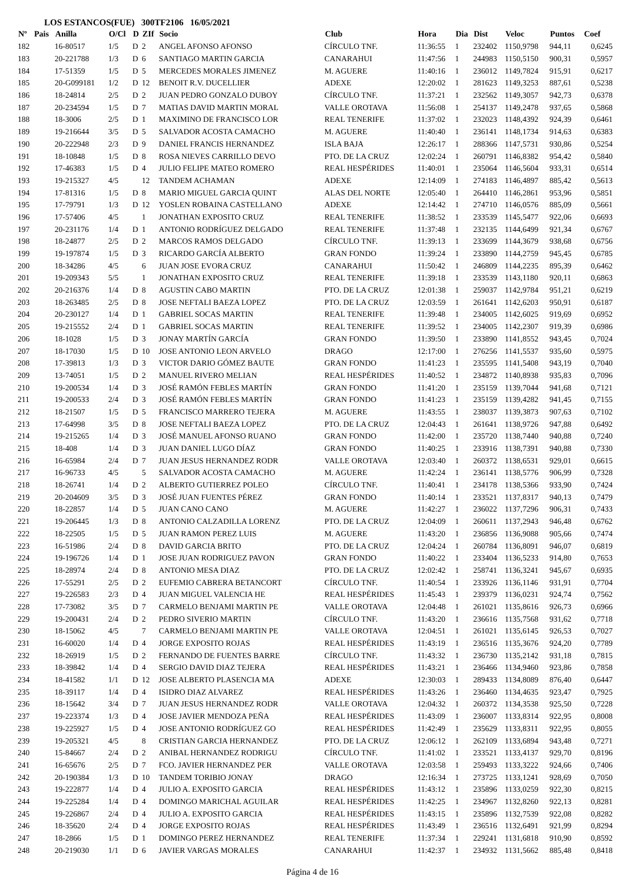LOS ESTANCOS(FUE) 300TF2106 16/05/2021
| Nº | Pais | Anilla | O/Cl | D | ZIf | Socio | Club | Hora | Dia | Dist | Veloc | Puntos | Coef |
| --- | --- | --- | --- | --- | --- | --- | --- | --- | --- | --- | --- | --- | --- |
| 182 | | 16-80517 | 1/5 | D | 2 | ANGEL AFONSO AFONSO | CÍRCULO TNF. | 11:36:55 | 1 | 232402 | 1150,9798 | 944,11 | 0,6245 |
| 183 | | 20-221788 | 1/3 | D | 6 | SANTIAGO MARTIN GARCIA | CANARAHUI | 11:47:56 | 1 | 244983 | 1150,5150 | 900,31 | 0,5957 |
| 184 | | 17-51359 | 1/5 | D | 5 | MERCEDES MORALES JIMENEZ | M. AGUERE | 11:40:16 | 1 | 236012 | 1149,7824 | 915,91 | 0,6217 |
| 185 | | 20-G099181 | 1/2 | D | 12 | BENOIT R.V. DUCELLIER | ADEXE | 12:20:02 | 1 | 281623 | 1149,3253 | 887,61 | 0,5238 |
| 186 | | 18-24814 | 2/5 | D | 2 | JUAN PEDRO GONZALO DUBOY | CÍRCULO TNF. | 11:37:21 | 1 | 232562 | 1149,3057 | 942,73 | 0,6378 |
| 187 | | 20-234594 | 1/5 | D | 7 | MATIAS DAVID MARTIN MORAL | VALLE OROTAVA | 11:56:08 | 1 | 254137 | 1149,2478 | 937,65 | 0,5868 |
| 188 | | 18-3006 | 2/5 | D | 1 | MAXIMINO DE FRANCISCO LOR | REAL TENERIFE | 11:37:02 | 1 | 232023 | 1148,4392 | 924,39 | 0,6461 |
| 189 | | 19-216644 | 3/5 | D | 5 | SALVADOR ACOSTA CAMACHO | M. AGUERE | 11:40:40 | 1 | 236141 | 1148,1734 | 914,63 | 0,6383 |
| 190 | | 20-222948 | 2/3 | D | 9 | DANIEL FRANCIS HERNANDEZ | ISLA BAJA | 12:26:17 | 1 | 288366 | 1147,5731 | 930,86 | 0,5254 |
| 191 | | 18-10848 | 1/5 | D | 8 | ROSA NIEVES CARRILLO DEVO | PTO. DE LA CRUZ | 12:02:24 | 1 | 260791 | 1146,8382 | 954,42 | 0,5840 |
| 192 | | 17-46383 | 1/5 | D | 4 | JULIO FELIPE MATEO ROMERO | REAL HESPÉRIDES | 11:40:01 | 1 | 235064 | 1146,5604 | 933,31 | 0,6514 |
| 193 | | 19-215327 | 4/5 | | 12 | TANDEM ACHAMAN | ADEXE | 12:14:09 | 1 | 274183 | 1146,4897 | 885,42 | 0,5613 |
| 194 | | 17-81316 | 1/5 | D | 8 | MARIO MIGUEL GARCIA QUINT | ALAS DEL NORTE | 12:05:40 | 1 | 264410 | 1146,2861 | 953,96 | 0,5851 |
| 195 | | 17-79791 | 1/3 | D | 12 | YOSLEN ROBAINA CASTELLANO | ADEXE | 12:14:42 | 1 | 274710 | 1146,0576 | 885,09 | 0,5661 |
| 196 | | 17-57406 | 4/5 | | 1 | JONATHAN EXPOSITO CRUZ | REAL TENERIFE | 11:38:52 | 1 | 233539 | 1145,5477 | 922,06 | 0,6693 |
| 197 | | 20-231176 | 1/4 | D | 1 | ANTONIO RODRÍGUEZ DELGADO | REAL TENERIFE | 11:37:48 | 1 | 232135 | 1144,6499 | 921,34 | 0,6767 |
| 198 | | 18-24877 | 2/5 | D | 2 | MARCOS RAMOS DELGADO | CÍRCULO TNF. | 11:39:13 | 1 | 233699 | 1144,3679 | 938,68 | 0,6756 |
| 199 | | 19-197874 | 1/5 | D | 3 | RICARDO GARCÍA ALBERTO | GRAN FONDO | 11:39:24 | 1 | 233890 | 1144,2759 | 945,45 | 0,6785 |
| 200 | | 18-34286 | 4/5 | | 6 | JUAN JOSE EVORA CRUZ | CANARAHUI | 11:50:42 | 1 | 246809 | 1144,2235 | 895,39 | 0,6462 |
| 201 | | 19-209343 | 5/5 | | 1 | JONATHAN EXPOSITO CRUZ | REAL TENERIFE | 11:39:18 | 1 | 233539 | 1143,1180 | 920,11 | 0,6863 |
| 202 | | 20-216376 | 1/4 | D | 8 | AGUSTIN CABO MARTIN | PTO. DE LA CRUZ | 12:01:38 | 1 | 259037 | 1142,9784 | 951,21 | 0,6219 |
| 203 | | 18-263485 | 2/5 | D | 8 | JOSE NEFTALI BAEZA LOPEZ | PTO. DE LA CRUZ | 12:03:59 | 1 | 261641 | 1142,6203 | 950,91 | 0,6187 |
| 204 | | 20-230127 | 1/4 | D | 1 | GABRIEL SOCAS MARTIN | REAL TENERIFE | 11:39:48 | 1 | 234005 | 1142,6025 | 919,69 | 0,6952 |
| 205 | | 19-215552 | 2/4 | D | 1 | GABRIEL SOCAS MARTIN | REAL TENERIFE | 11:39:52 | 1 | 234005 | 1142,2307 | 919,39 | 0,6986 |
| 206 | | 18-1028 | 1/5 | D | 3 | JONAY MARTÍN GARCÍA | GRAN FONDO | 11:39:50 | 1 | 233890 | 1141,8552 | 943,45 | 0,7024 |
| 207 | | 18-17030 | 1/5 | D | 10 | JOSE ANTONIO LEON ARVELO | DRAGO | 12:17:00 | 1 | 276256 | 1141,5537 | 935,60 | 0,5975 |
| 208 | | 17-39813 | 1/3 | D | 3 | VICTOR DARIO GÓMEZ BAUTE | GRAN FONDO | 11:41:23 | 1 | 235595 | 1141,5408 | 943,19 | 0,7040 |
| 209 | | 13-74051 | 1/5 | D | 2 | MANUEL RIVERO MELIAN | REAL HESPÉRIDES | 11:40:52 | 1 | 234872 | 1140,8938 | 935,83 | 0,7096 |
| 210 | | 19-200534 | 1/4 | D | 3 | JOSÉ RAMÓN FEBLES MARTÍN | GRAN FONDO | 11:41:20 | 1 | 235159 | 1139,7044 | 941,68 | 0,7121 |
| 211 | | 19-200533 | 2/4 | D | 3 | JOSÉ RAMÓN FEBLES MARTÍN | GRAN FONDO | 11:41:23 | 1 | 235159 | 1139,4282 | 941,45 | 0,7155 |
| 212 | | 18-21507 | 1/5 | D | 5 | FRANCISCO MARRERO TEJERA | M. AGUERE | 11:43:55 | 1 | 238037 | 1139,3873 | 907,63 | 0,7102 |
| 213 | | 17-64998 | 3/5 | D | 8 | JOSE NEFTALI BAEZA LOPEZ | PTO. DE LA CRUZ | 12:04:43 | 1 | 261641 | 1138,9726 | 947,88 | 0,6492 |
| 214 | | 19-215265 | 1/4 | D | 3 | JOSÉ MANUEL AFONSO RUANO | GRAN FONDO | 11:42:00 | 1 | 235720 | 1138,7440 | 940,88 | 0,7240 |
| 215 | | 18-408 | 1/4 | D | 3 | JUAN DANIEL LUGO DÍAZ | GRAN FONDO | 11:40:25 | 1 | 233916 | 1138,7391 | 940,88 | 0,7330 |
| 216 | | 16-65984 | 2/4 | D | 7 | JUAN JESUS HERNANDEZ RODR | VALLE OROTAVA | 12:03:40 | 1 | 260372 | 1138,6531 | 929,01 | 0,6615 |
| 217 | | 16-96733 | 4/5 | | 5 | SALVADOR ACOSTA CAMACHO | M. AGUERE | 11:42:24 | 1 | 236141 | 1138,5776 | 906,99 | 0,7328 |
| 218 | | 18-26741 | 1/4 | D | 2 | ALBERTO GUTIERREZ POLEO | CÍRCULO TNF. | 11:40:41 | 1 | 234178 | 1138,5366 | 933,90 | 0,7424 |
| 219 | | 20-204609 | 3/5 | D | 3 | JOSÉ JUAN FUENTES PÉREZ | GRAN FONDO | 11:40:14 | 1 | 233521 | 1137,8317 | 940,13 | 0,7479 |
| 220 | | 18-22857 | 1/4 | D | 5 | JUAN CANO CANO | M. AGUERE | 11:42:27 | 1 | 236022 | 1137,7296 | 906,31 | 0,7433 |
| 221 | | 19-206445 | 1/3 | D | 8 | ANTONIO CALZADILLA LORENZ | PTO. DE LA CRUZ | 12:04:09 | 1 | 260611 | 1137,2943 | 946,48 | 0,6762 |
| 222 | | 18-22505 | 1/5 | D | 5 | JUAN RAMON PEREZ LUIS | M. AGUERE | 11:43:20 | 1 | 236856 | 1136,9088 | 905,66 | 0,7474 |
| 223 | | 16-51986 | 2/4 | D | 8 | DAVID GARCIA BRITO | PTO. DE LA CRUZ | 12:04:24 | 1 | 260784 | 1136,8091 | 946,07 | 0,6819 |
| 224 | | 19-196726 | 1/4 | D | 1 | JOSE JUAN RODRIGUEZ PAVON | GRAN FONDO | 11:40:22 | 1 | 233404 | 1136,5233 | 914,80 | 0,7653 |
| 225 | | 18-28974 | 2/4 | D | 8 | ANTONIO MESA DIAZ | PTO. DE LA CRUZ | 12:02:42 | 1 | 258741 | 1136,3241 | 945,67 | 0,6935 |
| 226 | | 17-55291 | 2/5 | D | 2 | EUFEMIO CABRERA BETANCORT | CÍRCULO TNF. | 11:40:54 | 1 | 233926 | 1136,1146 | 931,91 | 0,7704 |
| 227 | | 19-226583 | 2/3 | D | 4 | JUAN MIGUEL VALENCIA HE | REAL HESPÉRIDES | 11:45:43 | 1 | 239379 | 1136,0231 | 924,74 | 0,7562 |
| 228 | | 17-73082 | 3/5 | D | 7 | CARMELO BENJAMI MARTIN PE | VALLE OROTAVA | 12:04:48 | 1 | 261021 | 1135,8616 | 926,73 | 0,6966 |
| 229 | | 19-200431 | 2/4 | D | 2 | PEDRO SIVERIO MARTIN | CÍRCULO TNF. | 11:43:20 | 1 | 236616 | 1135,7568 | 931,62 | 0,7718 |
| 230 | | 18-15062 | 4/5 | | 7 | CARMELO BENJAMI MARTIN PE | VALLE OROTAVA | 12:04:51 | 1 | 261021 | 1135,6145 | 926,53 | 0,7027 |
| 231 | | 16-60020 | 1/4 | D | 4 | JORGE EXPOSITO ROJAS | REAL HESPÉRIDES | 11:43:19 | 1 | 236516 | 1135,3676 | 924,20 | 0,7789 |
| 232 | | 18-26919 | 1/5 | D | 2 | FERNANDO DE FUENTES BARRE | CÍRCULO TNF. | 11:43:32 | 1 | 236730 | 1135,2142 | 931,18 | 0,7815 |
| 233 | | 18-39842 | 1/4 | D | 4 | SERGIO DAVID DIAZ TEJERA | REAL HESPÉRIDES | 11:43:21 | 1 | 236466 | 1134,9460 | 923,86 | 0,7858 |
| 234 | | 18-41582 | 1/1 | D | 12 | JOSE ALBERTO PLASENCIA MA | ADEXE | 12:30:03 | 1 | 289433 | 1134,8089 | 876,40 | 0,6447 |
| 235 | | 18-39117 | 1/4 | D | 4 | ISIDRO DIAZ ALVAREZ | REAL HESPÉRIDES | 11:43:26 | 1 | 236460 | 1134,4635 | 923,47 | 0,7925 |
| 236 | | 18-15642 | 3/4 | D | 7 | JUAN JESUS HERNANDEZ RODR | VALLE OROTAVA | 12:04:32 | 1 | 260372 | 1134,3538 | 925,50 | 0,7228 |
| 237 | | 19-223374 | 1/3 | D | 4 | JOSE JAVIER MENDOZA PEÑA | REAL HESPÉRIDES | 11:43:09 | 1 | 236007 | 1133,8314 | 922,95 | 0,8008 |
| 238 | | 19-225927 | 1/5 | D | 4 | JOSE ANTONIO RODRÍGUEZ GO | REAL HESPÉRIDES | 11:42:49 | 1 | 235629 | 1133,8311 | 922,95 | 0,8055 |
| 239 | | 19-205321 | 4/5 | | 8 | CRISTIAN GARCIA HERNANDEZ | PTO. DE LA CRUZ | 12:06:12 | 1 | 262109 | 1133,6894 | 943,48 | 0,7271 |
| 240 | | 15-84667 | 2/4 | D | 2 | ANIBAL HERNANDEZ RODRIGU | CÍRCULO TNF. | 11:41:02 | 1 | 233521 | 1133,4137 | 929,70 | 0,8196 |
| 241 | | 16-65676 | 2/5 | D | 7 | FCO. JAVIER HERNANDEZ PER | VALLE OROTAVA | 12:03:58 | 1 | 259493 | 1133,3222 | 924,66 | 0,7406 |
| 242 | | 20-190384 | 1/3 | D | 10 | TANDEM TORIBIO JONAY | DRAGO | 12:16:34 | 1 | 273725 | 1133,1241 | 928,69 | 0,7050 |
| 243 | | 19-222877 | 1/4 | D | 4 | JULIO A. EXPOSITO GARCIA | REAL HESPÉRIDES | 11:43:12 | 1 | 235896 | 1133,0259 | 922,30 | 0,8215 |
| 244 | | 19-225284 | 1/4 | D | 4 | DOMINGO MARICHAL AGUILAR | REAL HESPÉRIDES | 11:42:25 | 1 | 234967 | 1132,8260 | 922,13 | 0,8281 |
| 245 | | 19-226867 | 2/4 | D | 4 | JULIO A. EXPOSITO GARCIA | REAL HESPÉRIDES | 11:43:15 | 1 | 235896 | 1132,7539 | 922,08 | 0,8282 |
| 246 | | 18-35620 | 2/4 | D | 4 | JORGE EXPOSITO ROJAS | REAL HESPÉRIDES | 11:43:49 | 1 | 236516 | 1132,6491 | 921,99 | 0,8294 |
| 247 | | 18-2866 | 1/5 | D | 1 | DOMINGO PEREZ HERNANDEZ | REAL TENERIFE | 11:37:34 | 1 | 229241 | 1131,6818 | 910,90 | 0,8592 |
| 248 | | 20-219030 | 1/1 | D | 6 | JAVIER VARGAS MORALES | CANARAHUI | 11:42:37 | 1 | 234932 | 1131,5662 | 885,48 | 0,8418 |
Página 4 de 16